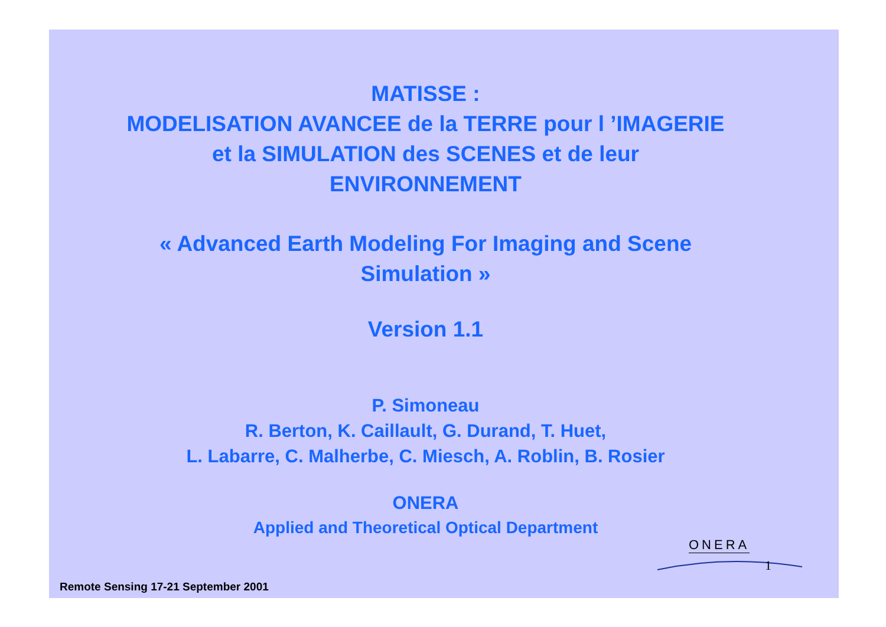MATISSE :
MODELISATION AVANCEE de la TERRE pour l ’IMAGERIE
et la SIMULATION des SCENES et de leur
ENVIRONNEMENT
« Advanced Earth Modeling For Imaging and Scene
Simulation »
Version 1.1
P. Simoneau
R. Berton, K. Caillault, G. Durand, T. Huet,
L. Labarre, C. Malherbe, C. Miesch, A. Roblin, B. Rosier
ONERA
Applied and Theoretical Optical Department
ONERA
1
Remote Sensing 17-21 September 2001